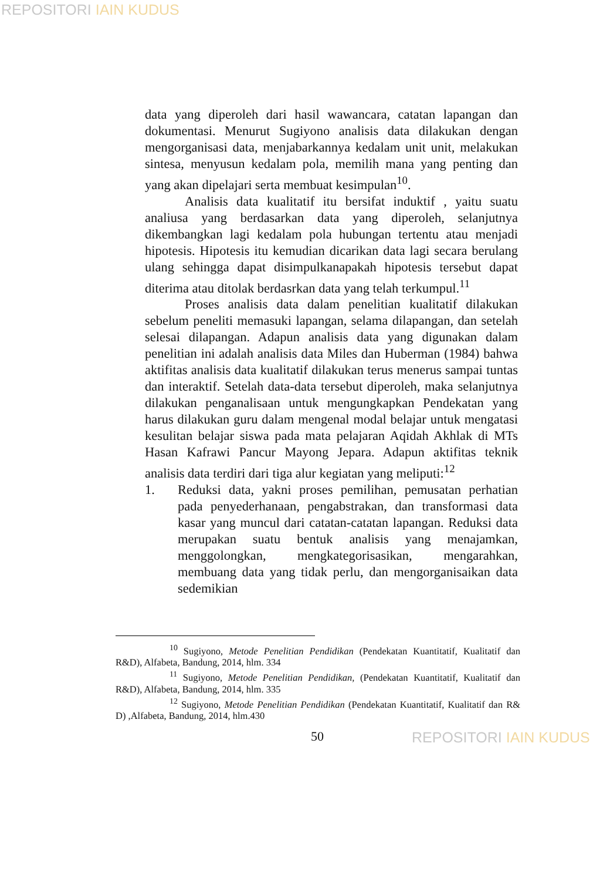REPOSITORI IAIN KUDUS
data yang diperoleh dari hasil wawancara, catatan lapangan dan dokumentasi. Menurut Sugiyono analisis data dilakukan dengan mengorganisasi data, menjabarkannya kedalam unit unit, melakukan sintesa, menyusun kedalam pola, memilih mana yang penting dan yang akan dipelajari serta membuat kesimpulan<sup>10</sup>.
Analisis data kualitatif itu bersifat induktif , yaitu suatu analiusa yang berdasarkan data yang diperoleh, selanjutnya dikembangkan lagi kedalam pola hubungan tertentu atau menjadi hipotesis. Hipotesis itu kemudian dicarikan data lagi secara berulang ulang sehingga dapat disimpulkanapakah hipotesis tersebut dapat diterima atau ditolak berdasrkan data yang telah terkumpul.<sup>11</sup>
Proses analisis data dalam penelitian kualitatif dilakukan sebelum peneliti memasuki lapangan, selama dilapangan, dan setelah selesai dilapangan. Adapun analisis data yang digunakan dalam penelitian ini adalah analisis data Miles dan Huberman (1984) bahwa aktifitas analisis data kualitatif dilakukan terus menerus sampai tuntas dan interaktif. Setelah data-data tersebut diperoleh, maka selanjutnya dilakukan penganalisaan untuk mengungkapkan Pendekatan yang harus dilakukan guru dalam mengenal modal belajar untuk mengatasi kesulitan belajar siswa pada mata pelajaran Aqidah Akhlak di MTs Hasan Kafrawi Pancur Mayong Jepara. Adapun aktifitas teknik analisis data terdiri dari tiga alur kegiatan yang meliputi:<sup>12</sup>
1. Reduksi data, yakni proses pemilihan, pemusatan perhatian pada penyederhanaan, pengabstrakan, dan transformasi data kasar yang muncul dari catatan-catatan lapangan. Reduksi data merupakan suatu bentuk analisis yang menajamkan, menggolongkan, mengkategorisasikan, mengarahkan, membuang data yang tidak perlu, dan mengorganisaikan data sedemikian
<sup>10</sup> Sugiyono, Metode Penelitian Pendidikan (Pendekatan Kuantitatif, Kualitatif dan R&D), Alfabeta, Bandung, 2014, hlm. 334
<sup>11</sup> Sugiyono, Metode Penelitian Pendidikan, (Pendekatan Kuantitatif, Kualitatif dan R&D), Alfabeta, Bandung, 2014, hlm. 335
<sup>12</sup> Sugiyono, Metode Penelitian Pendidikan (Pendekatan Kuantitatif, Kualitatif dan R& D) ,Alfabeta, Bandung, 2014, hlm.430
50 REPOSITORI IAIN KUDUS